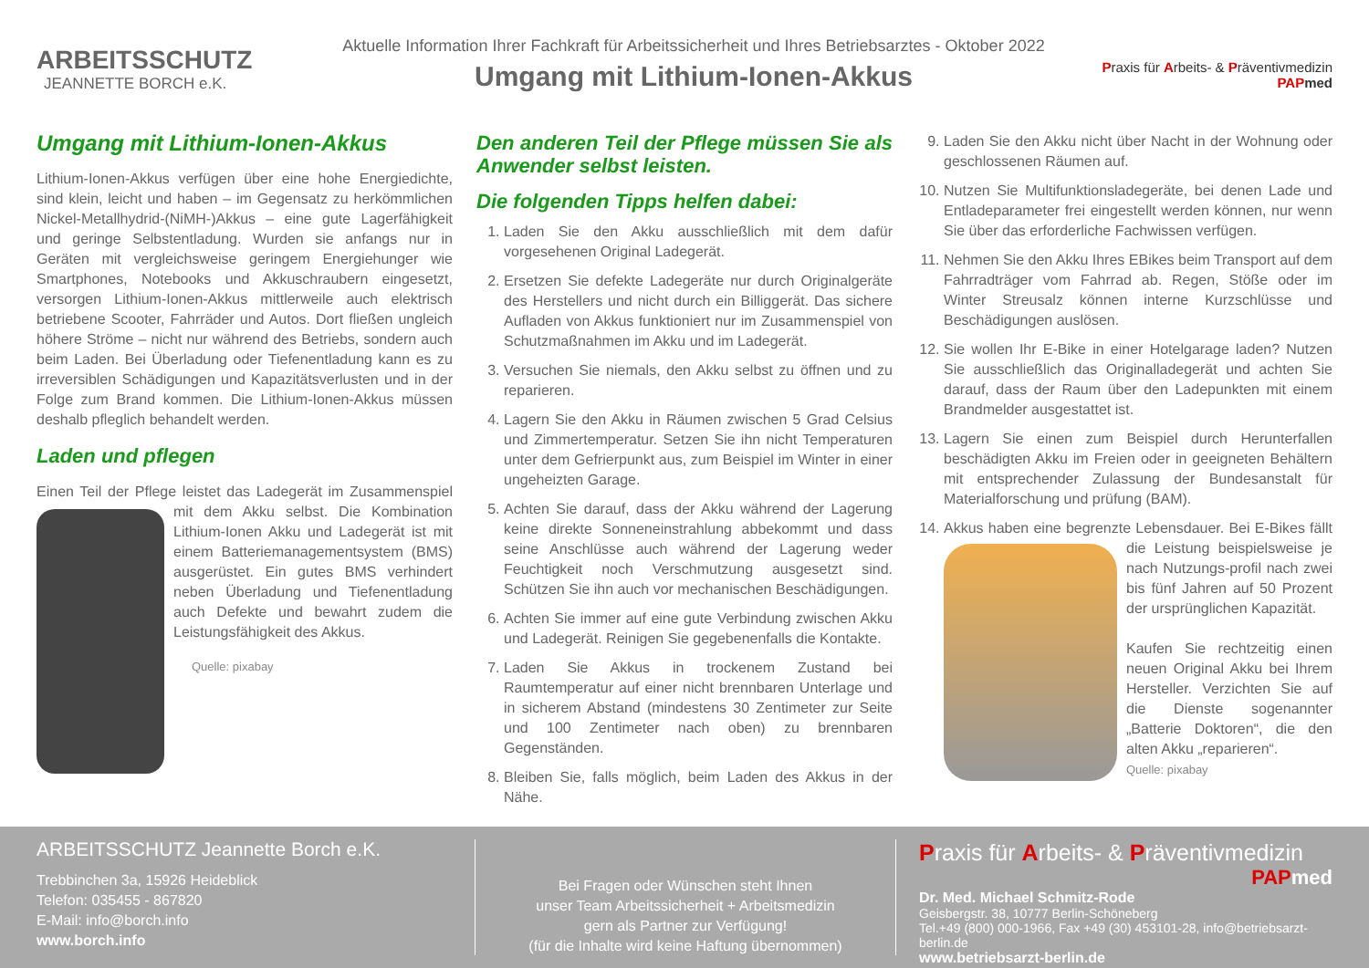ARBEITSSCHUTZ
JEANNETTE BORCH e.K.
Aktuelle Information Ihrer Fachkraft für Arbeitssicherheit und Ihres Betriebsarztes - Oktober 2022
Umgang mit Lithium-Ionen-Akkus
Praxis für Arbeits- & Präventivmedizin
PAP med
Umgang mit Lithium-Ionen-Akkus
Lithium-Ionen-Akkus verfügen über eine hohe Energiedichte, sind klein, leicht und haben – im Gegensatz zu herkömmlichen Nickel-Metallhydrid-(NiMH-)Akkus – eine gute Lagerfähigkeit und geringe Selbstentladung. Wurden sie anfangs nur in Geräten mit vergleichsweise geringem Energiehunger wie Smartphones, Notebooks und Akkuschraubern eingesetzt, versorgen Lithium-Ionen-Akkus mittlerweile auch elektrisch betriebene Scooter, Fahrräder und Autos. Dort fließen ungleich höhere Ströme – nicht nur während des Betriebs, sondern auch beim Laden. Bei Überladung oder Tiefenentladung kann es zu irreversiblen Schädigungen und Kapazitätsverlusten und in der Folge zum Brand kommen. Die Lithium-Ionen-Akkus müssen deshalb pfleglich behandelt werden.
Laden und pflegen
Einen Teil der Pflege leistet das Ladegerät im Zusammenspiel mit dem Akku selbst. Die Kombination Lithium-Ionen Akku und Ladegerät ist mit einem Batteriemanagementsystem (BMS) ausgerüstet. Ein gutes BMS verhindert neben Überladung und Tiefenentladung auch Defekte und bewahrt zudem die Leistungsfähigkeit des Akkus.
Quelle: pixabay
Den anderen Teil der Pflege müssen Sie als Anwender selbst leisten.
Die folgenden Tipps helfen dabei:
1. Laden Sie den Akku ausschließlich mit dem dafür vorgesehenen Original Ladegerät.
2. Ersetzen Sie defekte Ladegeräte nur durch Originalgeräte des Herstellers und nicht durch ein Billiggerät. Das sichere Aufladen von Akkus funktioniert nur im Zusammenspiel von Schutzmaßnahmen im Akku und im Ladegerät.
3. Versuchen Sie niemals, den Akku selbst zu öffnen und zu reparieren.
4. Lagern Sie den Akku in Räumen zwischen 5 Grad Celsius und Zimmertemperatur. Setzen Sie ihn nicht Temperaturen unter dem Gefrierpunkt aus, zum Beispiel im Winter in einer ungeheizten Garage.
5. Achten Sie darauf, dass der Akku während der Lagerung keine direkte Sonneneinstrahlung abbekommt und dass seine Anschlüsse auch während der Lagerung weder Feuchtigkeit noch Verschmutzung ausgesetzt sind. Schützen Sie ihn auch vor mechanischen Beschädigungen.
6. Achten Sie immer auf eine gute Verbindung zwischen Akku und Ladegerät. Reinigen Sie gegebenenfalls die Kontakte.
7. Laden Sie Akkus in trockenem Zustand bei Raumtemperatur auf einer nicht brennbaren Unterlage und in sicherem Abstand (mindestens 30 Zentimeter zur Seite und 100 Zentimeter nach oben) zu brennbaren Gegenständen.
8. Bleiben Sie, falls möglich, beim Laden des Akkus in der Nähe.
9. Laden Sie den Akku nicht über Nacht in der Wohnung oder geschlossenen Räumen auf.
10. Nutzen Sie Multifunktionsladegeräte, bei denen Lade und Entladeparameter frei eingestellt werden können, nur wenn Sie über das erforderliche Fachwissen verfügen.
11. Nehmen Sie den Akku Ihres EBikes beim Transport auf dem Fahrradträger vom Fahrrad ab. Regen, Stöße oder im Winter Streusalz können interne Kurzschlüsse und Beschädigungen auslösen.
12. Sie wollen Ihr E-Bike in einer Hotelgarage laden? Nutzen Sie ausschließlich das Originalladegerät und achten Sie darauf, dass der Raum über den Ladepunkten mit einem Brandmelder ausgestattet ist.
13. Lagern Sie einen zum Beispiel durch Herunterfallen beschädigten Akku im Freien oder in geeigneten Behältern mit entsprechender Zulassung der Bundesanstalt für Materialforschung und prüfung (BAM).
14. Akkus haben eine begrenzte Lebensdauer. Bei E-Bikes fällt die Leistung beispielsweise je nach Nutzungs-profil nach zwei bis fünf Jahren auf 50 Prozent der ursprünglichen Kapazität.
Kaufen Sie rechtzeitig einen neuen Original Akku bei Ihrem Hersteller. Verzichten Sie auf die Dienste sogenannter „Batterie Doktoren“, die den alten Akku „reparieren“.
Quelle: pixabay
ARBEITSSCHUTZ Jeannette Borch e.K.
Trebbinchen 3a, 15926 Heideblick
Telefon: 035455 - 867820
E-Mail: info@borch.info
www.borch.info
Bei Fragen oder Wünschen steht Ihnen
unser Team Arbeitssicherheit + Arbeitsmedizin
gern als Partner zur Verfügung!
(für die Inhalte wird keine Haftung übernommen)
Praxis für Arbeits- & Präventivmedizin
PAP med
Dr. Med. Michael Schmitz-Rode
Geisbergstr. 38, 10777 Berlin-Schöneberg
Tel.+49 (800) 000-1966, Fax +49 (30) 453101-28, info@betriebsarzt-berlin.de
www.betriebsarzt-berlin.de